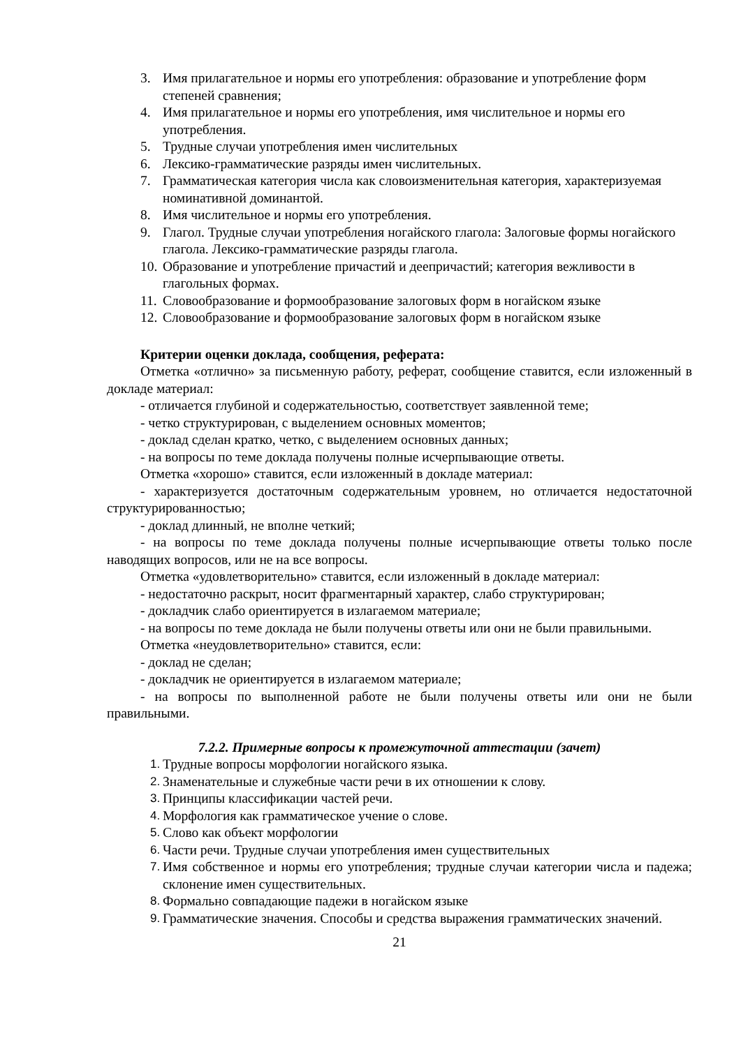3. Имя прилагательное и нормы его употребления: образование и употребление форм степеней сравнения;
4. Имя прилагательное и нормы его употребления, имя числительное и нормы его употребления.
5. Трудные случаи употребления имен числительных
6. Лексико-грамматические разряды имен числительных.
7. Грамматическая категория числа как словоизменительная категория, характеризуемая номинативной доминантой.
8. Имя числительное и нормы его употребления.
9. Глагол. Трудные случаи употребления ногайского глагола: Залоговые формы ногайского глагола. Лексико-грамматические разряды глагола.
10. Образование и употребление причастий и деепричастий; категория вежливости в глагольных формах.
11. Словообразование и формообразование залоговых форм в ногайском языке
12. Словообразование и формообразование залоговых форм в ногайском языке
Критерии оценки доклада, сообщения, реферата:
Отметка «отлично» за письменную работу, реферат, сообщение ставится, если изложенный в докладе материал:
- отличается глубиной и содержательностью, соответствует заявленной теме;
- четко структурирован, с выделением основных моментов;
- доклад сделан кратко, четко, с выделением основных данных;
- на вопросы по теме доклада получены полные исчерпывающие ответы.
Отметка «хорошо» ставится, если изложенный в докладе материал:
- характеризуется достаточным содержательным уровнем, но отличается недостаточной структурированностью;
- доклад длинный, не вполне четкий;
- на вопросы по теме доклада получены полные исчерпывающие ответы только после наводящих вопросов, или не на все вопросы.
Отметка «удовлетворительно» ставится, если изложенный в докладе материал:
- недостаточно раскрыт, носит фрагментарный характер, слабо структурирован;
- докладчик слабо ориентируется в излагаемом материале;
- на вопросы по теме доклада не были получены ответы или они не были правильными.
Отметка «неудовлетворительно» ставится, если:
- доклад не сделан;
- докладчик не ориентируется в излагаемом материале;
- на вопросы по выполненной работе не были получены ответы или они не были правильными.
7.2.2. Примерные вопросы к промежуточной аттестации (зачет)
1. Трудные вопросы морфологии ногайского языка.
2. Знаменательные и служебные части речи в их отношении к слову.
3. Принципы классификации частей речи.
4. Морфология как грамматическое учение о слове.
5. Слово как объект морфологии
6. Части речи. Трудные случаи употребления имен существительных
7. Имя собственное и нормы его употребления; трудные случаи категории числа и падежа; склонение имен существительных.
8. Формально совпадающие падежи в ногайском языке
9. Грамматические значения. Способы и средства выражения грамматических значений.
21